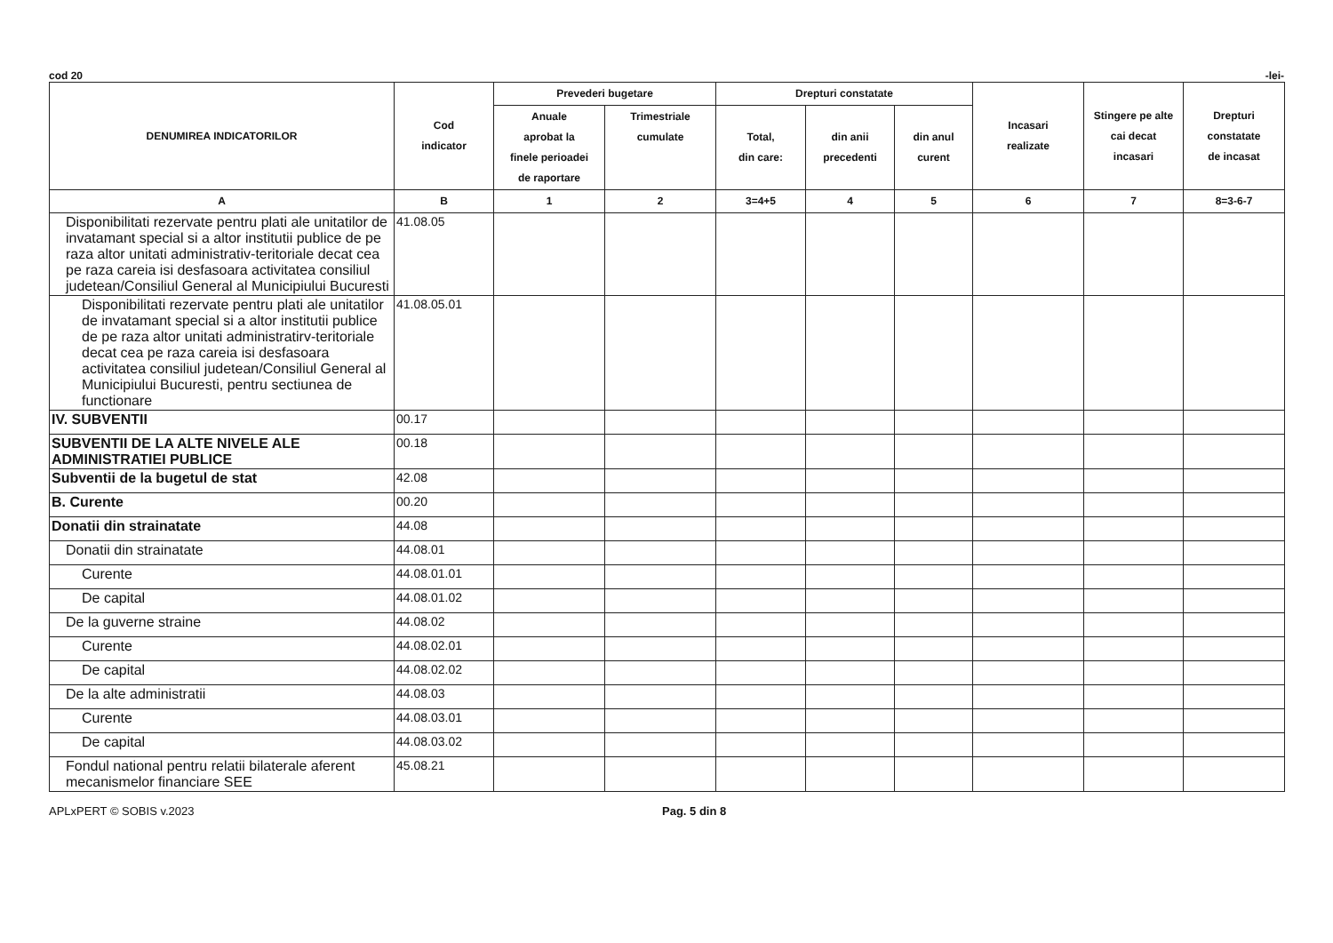cod 20 -lei-
| DENUMIREA INDICATORILOR | Cod indicator | Prevederi bugetare | | Drepturi constatate | | | Incasari realizate | Stingere pe alte cai decat incasari | Drepturi constatate de incasat |
| --- | --- | --- | --- | --- | --- | --- | --- | --- | --- |
| | | Anuale aprobat la finele perioadei de raportare | Trimestriale cumulate | Total, din care: | din anii precedenti | din anul curent | | | |
| A | B | 1 | 2 | 3=4+5 | 4 | 5 | 6 | 7 | 8=3-6-7 |
| Disponibilitati rezervate pentru plati ale unitatilor de invatamant special si a altor institutii publice de pe raza altor unitati administrativ-teritoriale decat cea pe raza careia isi desfasoara activitatea consiliul judetean/Consiliul General al Municipiului Bucuresti | 41.08.05 | | | | | | | | |
| Disponibilitati rezervate pentru plati ale unitatilor de invatamant special si a altor institutii publice de pe raza altor unitati administratirv-teritoriale decat cea pe raza careia isi desfasoara activitatea consiliul judetean/Consiliul General al Municipiului Bucuresti, pentru sectiunea de functionare | 41.08.05.01 | | | | | | | | |
| IV. SUBVENTII | 00.17 | | | | | | | | |
| SUBVENTII DE LA ALTE NIVELE ALE ADMINISTRATIEI PUBLICE | 00.18 | | | | | | | | |
| Subventii de la bugetul de stat | 42.08 | | | | | | | | |
| B. Curente | 00.20 | | | | | | | | |
| Donatii din strainatate | 44.08 | | | | | | | | |
| Donatii din strainatate | 44.08.01 | | | | | | | | |
| Curente | 44.08.01.01 | | | | | | | | |
| De capital | 44.08.01.02 | | | | | | | | |
| De la guverne straine | 44.08.02 | | | | | | | | |
| Curente | 44.08.02.01 | | | | | | | | |
| De capital | 44.08.02.02 | | | | | | | | |
| De la alte administratii | 44.08.03 | | | | | | | | |
| Curente | 44.08.03.01 | | | | | | | | |
| De capital | 44.08.03.02 | | | | | | | | |
| Fondul national pentru relatii bilaterale aferent mecanismelor financiare SEE | 45.08.21 | | | | | | | | |
APLxPERT © SOBIS v.2023 Pag. 5 din 8